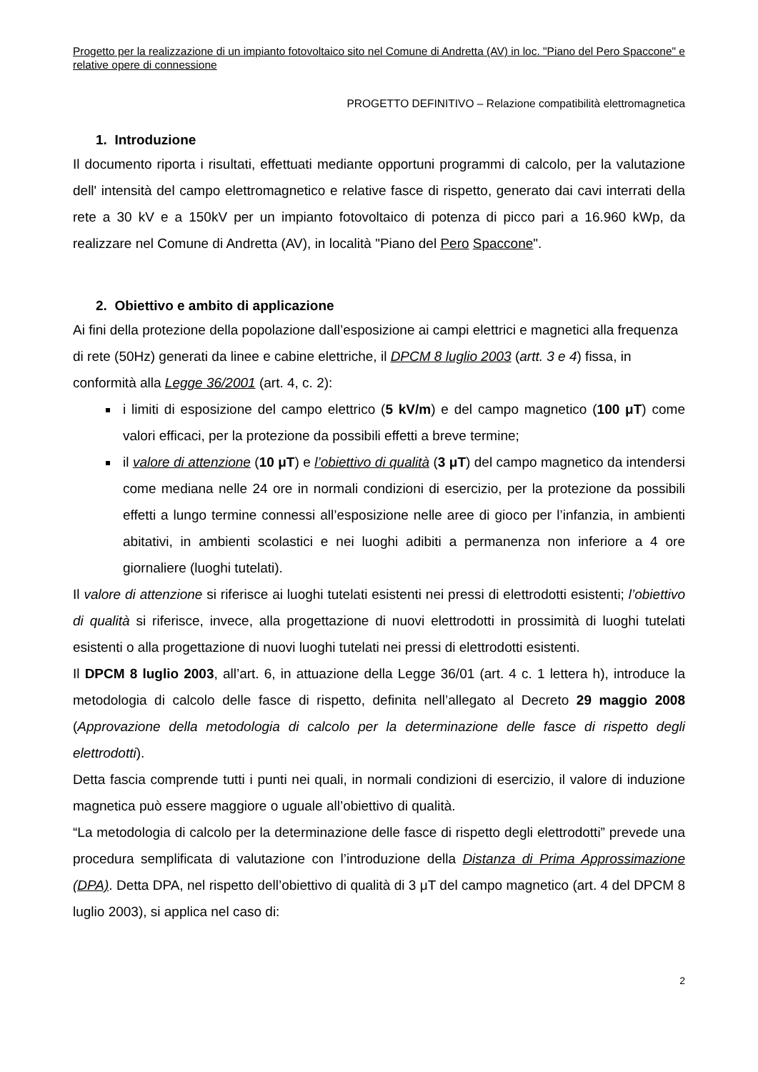Progetto per la realizzazione di un impianto fotovoltaico sito nel Comune di Andretta (AV) in loc. "Piano del Pero Spaccone" e relative opere di connessione
PROGETTO DEFINITIVO – Relazione compatibilità elettromagnetica
1. Introduzione
Il documento riporta i risultati, effettuati mediante opportuni programmi di calcolo, per la valutazione dell' intensità del campo elettromagnetico e relative fasce di rispetto, generato dai cavi interrati della rete a 30 kV e a 150kV per un impianto fotovoltaico di potenza di picco pari a 16.960 kWp, da realizzare nel Comune di Andretta (AV), in località "Piano del Pero Spaccone".
2. Obiettivo e ambito di applicazione
Ai fini della protezione della popolazione dall’esposizione ai campi elettrici e magnetici alla frequenza di rete (50Hz) generati da linee e cabine elettriche, il DPCM 8 luglio 2003 (artt. 3 e 4) fissa, in conformità alla Legge 36/2001 (art. 4, c. 2):
i limiti di esposizione del campo elettrico (5 kV/m) e del campo magnetico (100 μT) come valori efficaci, per la protezione da possibili effetti a breve termine;
il valore di attenzione (10 μT) e l’obiettivo di qualità (3 μT) del campo magnetico da intendersi come mediana nelle 24 ore in normali condizioni di esercizio, per la protezione da possibili effetti a lungo termine connessi all’esposizione nelle aree di gioco per l’infanzia, in ambienti abitativi, in ambienti scolastici e nei luoghi adibiti a permanenza non inferiore a 4 ore giornaliere (luoghi tutelati).
Il valore di attenzione si riferisce ai luoghi tutelati esistenti nei pressi di elettrodotti esistenti; l’obiettivo di qualità si riferisce, invece, alla progettazione di nuovi elettrodotti in prossimità di luoghi tutelati esistenti o alla progettazione di nuovi luoghi tutelati nei pressi di elettrodotti esistenti.
Il DPCM 8 luglio 2003, all’art. 6, in attuazione della Legge 36/01 (art. 4 c. 1 lettera h), introduce la metodologia di calcolo delle fasce di rispetto, definita nell’allegato al Decreto 29 maggio 2008 (Approvazione della metodologia di calcolo per la determinazione delle fasce di rispetto degli elettrodotti).
Detta fascia comprende tutti i punti nei quali, in normali condizioni di esercizio, il valore di induzione magnetica può essere maggiore o uguale all’obiettivo di qualità.
“La metodologia di calcolo per la determinazione delle fasce di rispetto degli elettrodotti” prevede una procedura semplificata di valutazione con l’introduzione della Distanza di Prima Approssimazione (DPA). Detta DPA, nel rispetto dell’obiettivo di qualità di 3 μT del campo magnetico (art. 4 del DPCM 8 luglio 2003), si applica nel caso di:
2